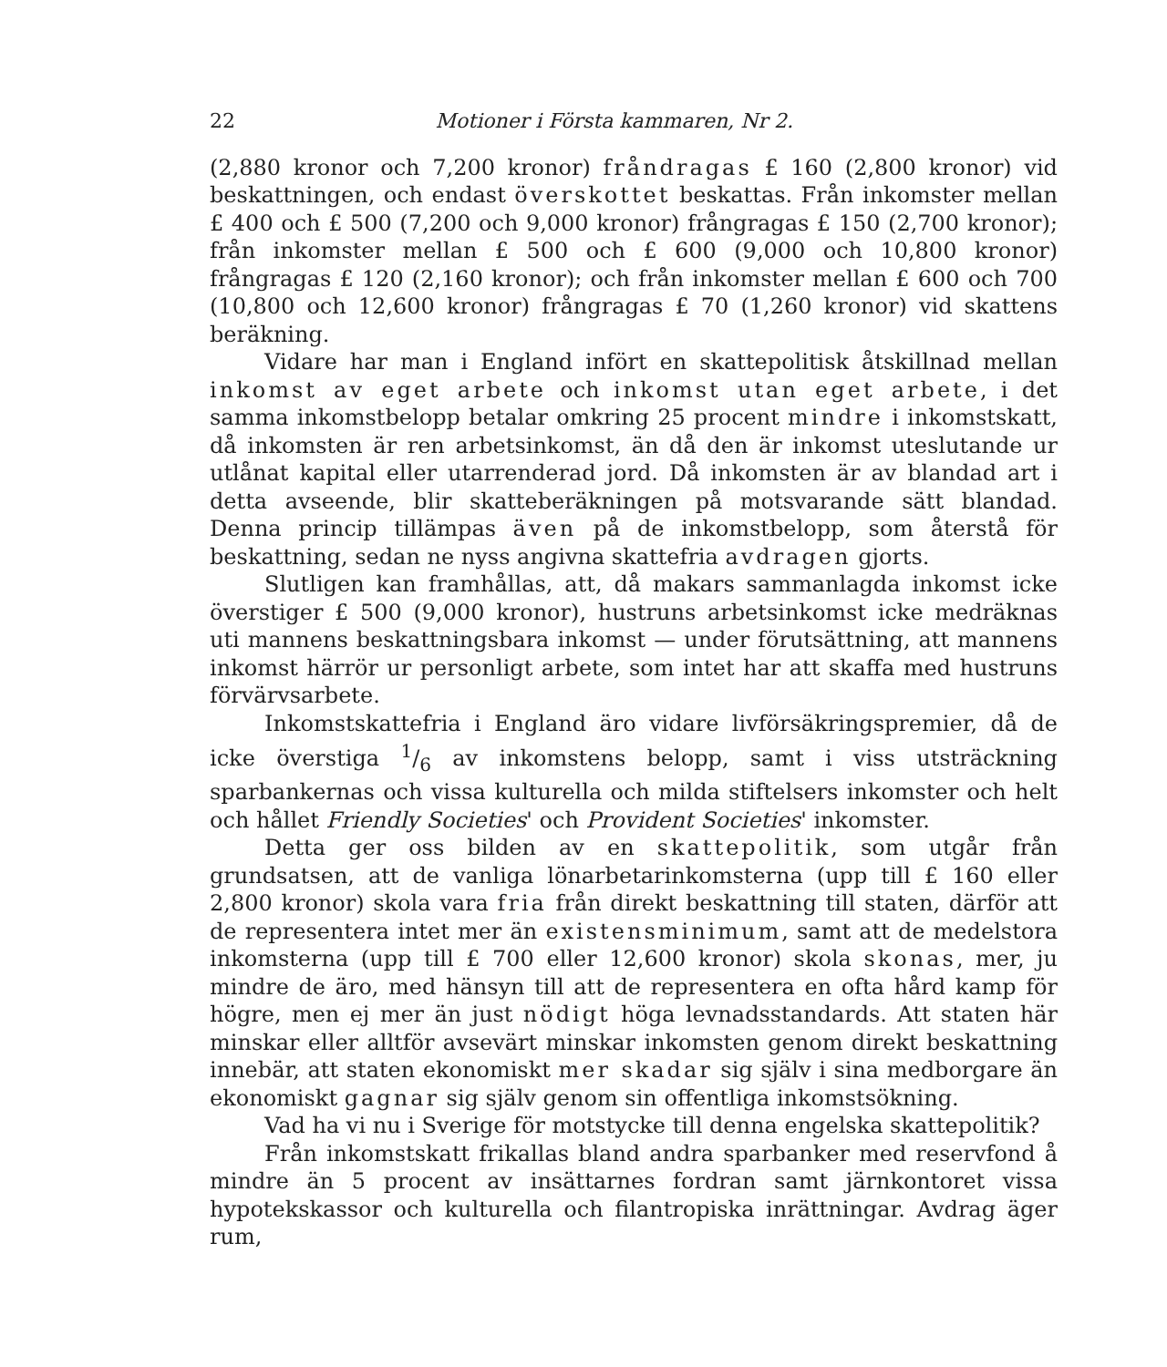22 Motioner i Första kammaren, Nr 2.
(2,880 kronor och 7,200 kronor) fråndragas £ 160 (2,800 kronor) vid beskattningen, och endast överskottet beskattas. Från inkomster mellan £ 400 och £ 500 (7,200 och 9,000 kronor) frångragas £ 150 (2,700 kronor); från inkomster mellan £ 500 och £ 600 (9,000 och 10,800 kronor) frångragas £ 120 (2,160 kronor); och från inkomster mellan £ 600 och 700 (10,800 och 12,600 kronor) frångragas £ 70 (1,260 kronor) vid skattens beräkning.
Vidare har man i England infört en skattepolitisk åtskillnad mellan inkomst av eget arbete och inkomst utan eget arbete, i det samma inkomstbelopp betalar omkring 25 procent mindre i inkomstskatt, då inkomsten är ren arbetsinkomst, än då den är inkomst uteslutande ur utlånat kapital eller utarrenderad jord. Då inkomsten är av blandad art i detta avseende, blir skatteberäkningen på motsvarande sätt blandad. Denna princip tillämpas även på de inkomstbelopp, som återstå för beskattning, sedan ne nyss angivna skattefria avdragen gjorts.
Slutligen kan framhållas, att, då makars sammanlagda inkomst icke överstiger £ 500 (9,000 kronor), hustruns arbetsinkomst icke medräknas uti mannens beskattningsbara inkomst — under förutsättning, att mannens inkomst härrör ur personligt arbete, som intet har att skaffa med hustruns förvärvsarbete.
Inkomstskattefria i England äro vidare livförsäkringspremier, då de icke överstiga 1/6 av inkomstens belopp, samt i viss utsträckning sparbankernas och vissa kulturella och milda stiftelsers inkomster och helt och hållet Friendly Societies' och Provident Societies' inkomster.
Detta ger oss bilden av en skattepolitik, som utgår från grundsatsen, att de vanliga lönarbetarinkomsterna (upp till £ 160 eller 2,800 kronor) skola vara fria från direkt beskattning till staten, därför att de representera intet mer än existensminimum, samt att de medelstora inkomsterna (upp till £ 700 eller 12,600 kronor) skola skonas, mer, ju mindre de äro, med hänsyn till att de representera en ofta hård kamp för högre, men ej mer än just nödigt höga levnadsstandards. Att staten här minskar eller alltför avsevärt minskar inkomsten genom direkt beskattning innebär, att staten ekonomiskt mer skadar sig själv i sina medborgare än ekonomiskt gagnar sig själv genom sin offentliga inkomstsökning.
Vad ha vi nu i Sverige för motstycke till denna engelska skattepolitik?
Från inkomstskatt frikallas bland andra sparbanker med reservfond å mindre än 5 procent av insättarnes fordran samt järnkontoret vissa hypotekskassor och kulturella och filantropiska inrättningar. Avdrag äger rum,